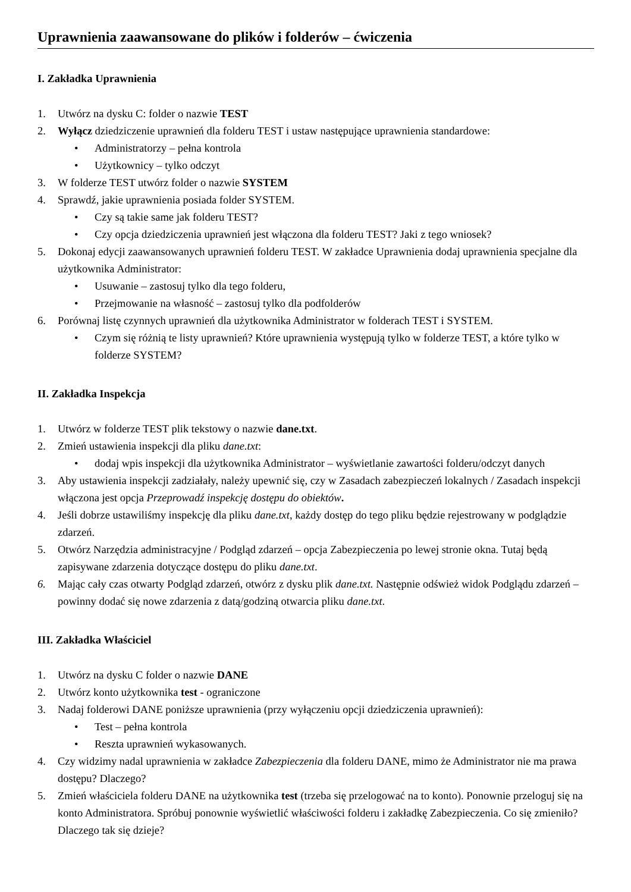Uprawnienia zaawansowane do plików i folderów – ćwiczenia
I. Zakładka Uprawnienia
1. Utwórz na dysku C: folder o nazwie TEST
2. Wyłącz dziedziczenie uprawnień dla folderu TEST i ustaw następujące uprawnienia standardowe:
• Administratorzy – pełna kontrola
• Użytkownicy – tylko odczyt
3. W folderze TEST utwórz folder o nazwie SYSTEM
4. Sprawdź, jakie uprawnienia posiada folder SYSTEM.
• Czy są takie same jak folderu TEST?
• Czy opcja dziedziczenia uprawnień jest włączona dla folderu TEST? Jaki z tego wniosek?
5. Dokonaj edycji zaawansowanych uprawnień folderu TEST. W zakładce Uprawnienia dodaj uprawnienia specjalne dla użytkownika Administrator:
• Usuwanie – zastosuj tylko dla tego folderu,
• Przejmowanie na własność – zastosuj tylko dla podfolderów
6. Porównaj listę czynnych uprawnień dla użytkownika Administrator w folderach TEST i SYSTEM.
• Czym się różnią te listy uprawnień? Które uprawnienia występują tylko w folderze TEST, a które tylko w folderze SYSTEM?
II. Zakładka Inspekcja
1. Utwórz w folderze TEST plik tekstowy o nazwie dane.txt.
2. Zmień ustawienia inspekcji dla pliku dane.txt:
• dodaj wpis inspekcji dla użytkownika Administrator – wyświetlanie zawartości folderu/odczyt danych
3. Aby ustawienia inspekcji zadziałały, należy upewnić się, czy w Zasadach zabezpieczeń lokalnych / Zasadach inspekcji włączona jest opcja Przeprowadź inspekcję dostępu do obiektów.
4. Jeśli dobrze ustawiliśmy inspekcję dla pliku dane.txt, każdy dostęp do tego pliku będzie rejestrowany w podglądzie zdarzeń.
5. Otwórz Narzędzia administracyjne / Podgląd zdarzeń – opcja Zabezpieczenia po lewej stronie okna. Tutaj będą zapisywane zdarzenia dotyczące dostępu do pliku dane.txt.
6. Mając cały czas otwarty Podgląd zdarzeń, otwórz z dysku plik dane.txt. Następnie odśwież widok Podglądu zdarzeń – powinny dodać się nowe zdarzenia z datą/godziną otwarcia pliku dane.txt.
III. Zakładka Właściciel
1. Utwórz na dysku C folder o nazwie DANE
2. Utwórz konto użytkownika test - ograniczone
3. Nadaj folderowi DANE poniższe uprawnienia (przy wyłączeniu opcji dziedziczenia uprawnień):
• Test – pełna kontrola
• Reszta uprawnień wykasowanych.
4. Czy widzimy nadal uprawnienia w zakładce Zabezpieczenia dla folderu DANE, mimo że Administrator nie ma prawa dostępu? Dlaczego?
5. Zmień właściciela folderu DANE na użytkownika test (trzeba się przelogować na to konto). Ponownie przeloguj się na konto Administratora. Spróbuj ponownie wyświetlić właściwości folderu i zakładkę Zabezpieczenia. Co się zmieniło? Dlaczego tak się dzieje?